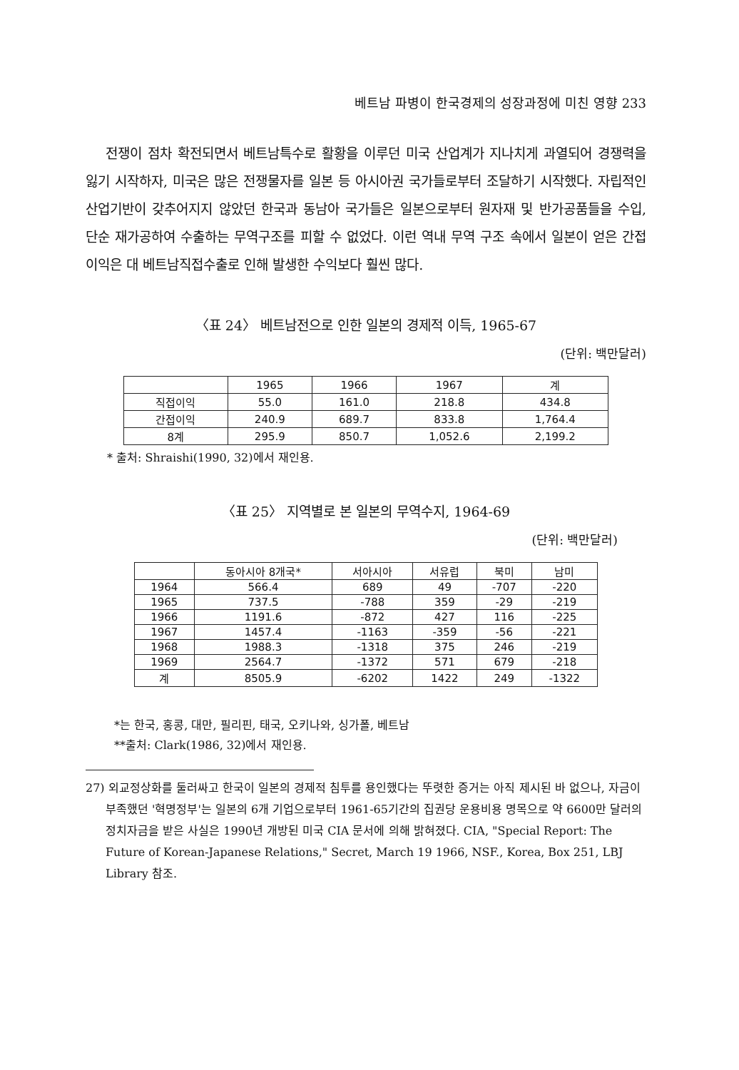베트남 파병이 한국경제의 성장과정에 미친 영향 233
전쟁이 점차 확전되면서 베트남특수로 활황을 이루던 미국 산업계가 지나치게 과열되어 경쟁력을 잃기 시작하자, 미국은 많은 전쟁물자를 일본 등 아시아권 국가들로부터 조달하기 시작했다. 자립적인 산업기반이 갖추어지지 않았던 한국과 동남아 국가들은 일본으로부터 원자재 및 반가공품들을 수입, 단순 재가공하여 수출하는 무역구조를 피할 수 없었다. 이런 역내 무역 구조 속에서 일본이 얻은 간접이익은 대 베트남직접수출로 인해 발생한 수익보다 훨씬 많다.
〈표 24〉 베트남전으로 인한 일본의 경제적 이득, 1965-67
(단위: 백만달러)
| | 1965 | 1966 | 1967 | 계 |
| --- | --- | --- | --- | --- |
| 직접이익 | 55.0 | 161.0 | 218.8 | 434.8 |
| 간접이익 | 240.9 | 689.7 | 833.8 | 1,764.4 |
| 8계 | 295.9 | 850.7 | 1,052.6 | 2,199.2 |
* 출처: Shraishi(1990, 32)에서 재인용.
〈표 25〉 지역별로 본 일본의 무역수지, 1964-69
(단위: 백만달러)
| | 동아시아 8개국* | 서아시아 | 서유럽 | 북미 | 남미 |
| --- | --- | --- | --- | --- | --- |
| 1964 | 566.4 | 689 | 49 | -707 | -220 |
| 1965 | 737.5 | -788 | 359 | -29 | -219 |
| 1966 | 1191.6 | -872 | 427 | 116 | -225 |
| 1967 | 1457.4 | -1163 | -359 | -56 | -221 |
| 1968 | 1988.3 | -1318 | 375 | 246 | -219 |
| 1969 | 2564.7 | -1372 | 571 | 679 | -218 |
| 계 | 8505.9 | -6202 | 1422 | 249 | -1322 |
*는 한국, 홍콩, 대만, 필리핀, 태국, 오키나와, 싱가폴, 베트남
**출처: Clark(1986, 32)에서 재인용.
27) 외교정상화를 둘러싸고 한국이 일본의 경제적 침투를 용인했다는 뚜렷한 증거는 아직 제시된 바 없으나, 자금이 부족했던 '혁명정부'는 일본의 6개 기업으로부터 1961-65기간의 집권당 운용비용 명목으로 약 6600만 달러의 정치자금을 받은 사실은 1990년 개방된 미국 CIA 문서에 의해 밝혀졌다. CIA, "Special Report: The Future of Korean-Japanese Relations," Secret, March 19 1966, NSF., Korea, Box 251, LBJ Library 참조.